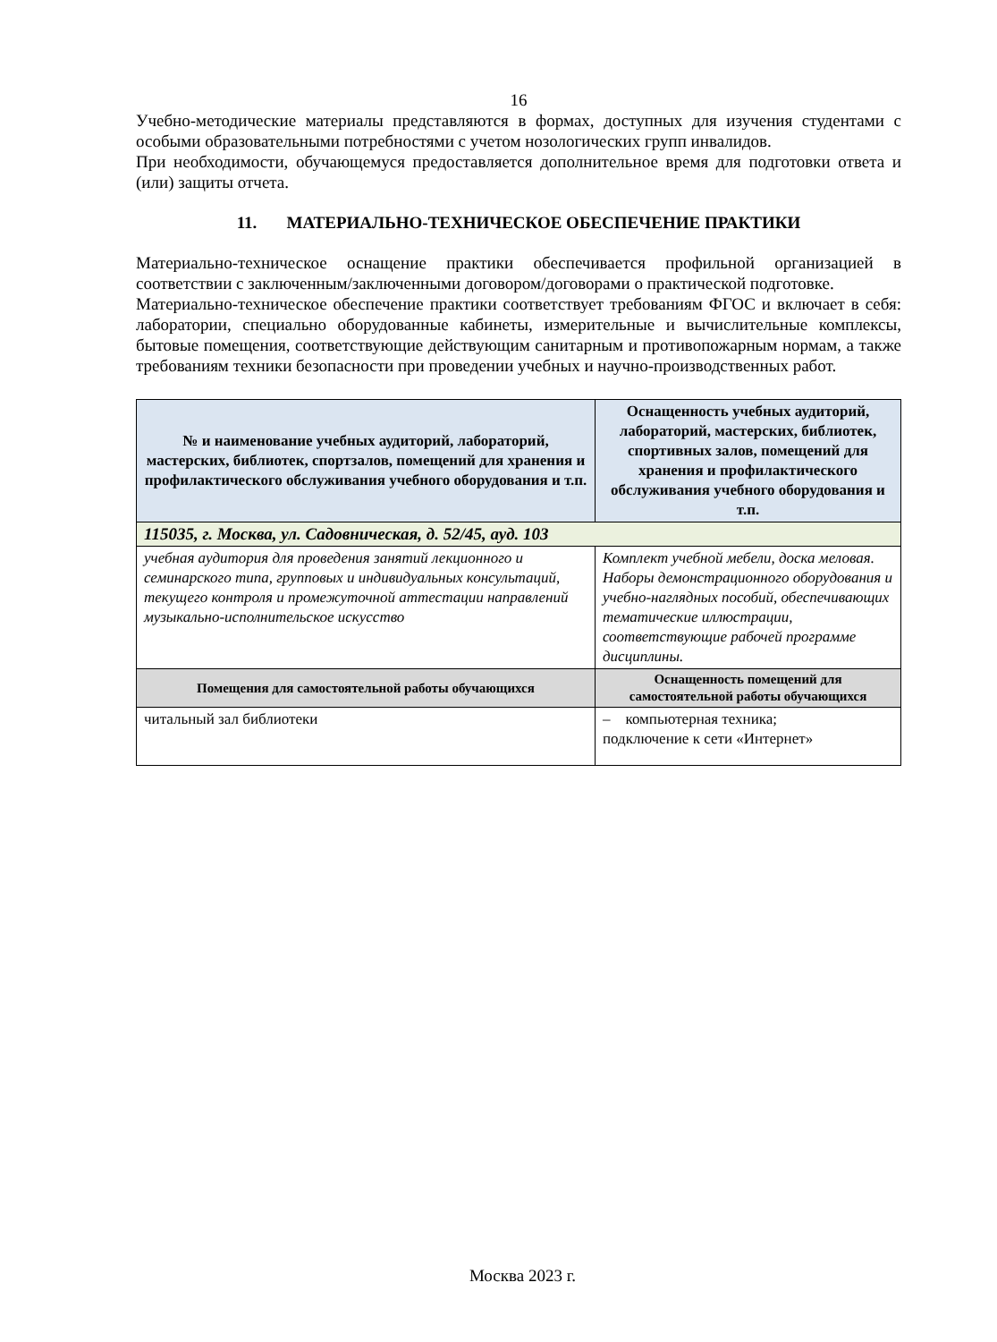16
Учебно-методические материалы представляются в формах, доступных для изучения студентами с особыми образовательными потребностями с учетом нозологических групп инвалидов.
При необходимости, обучающемуся предоставляется дополнительное время для подготовки ответа и (или) защиты отчета.
11. МАТЕРИАЛЬНО-ТЕХНИЧЕСКОЕ ОБЕСПЕЧЕНИЕ ПРАКТИКИ
Материально-техническое оснащение практики обеспечивается профильной организацией в соответствии с заключенным/заключенными договором/договорами о практической подготовке.
Материально-техническое обеспечение практики соответствует требованиям ФГОС и включает в себя: лаборатории, специально оборудованные кабинеты, измерительные и вычислительные комплексы, бытовые помещения, соответствующие действующим санитарным и противопожарным нормам, а также требованиям техники безопасности при проведении учебных и научно-производственных работ.
| № и наименование учебных аудиторий, лабораторий, мастерских, библиотек, спортзалов, помещений для хранения и профилактического обслуживания учебного оборудования и т.п. | Оснащенность учебных аудиторий, лабораторий, мастерских, библиотек, спортивных залов, помещений для хранения и профилактического обслуживания учебного оборудования и т.п. |
| --- | --- |
| 115035, г. Москва, ул. Садовническая, д. 52/45, ауд. 103 | |
| учебная аудитория для проведения занятий лекционного и семинарского типа, групповых и индивидуальных консультаций, текущего контроля и промежуточной аттестации направлений музыкально-исполнительское искусство | Комплект учебной мебели, доска меловая. Наборы демонстрационного оборудования и учебно-наглядных пособий, обеспечивающих тематические иллюстрации, соответствующие рабочей программе дисциплины. |
| Помещения для самостоятельной работы обучающихся | Оснащенность помещений для самостоятельной работы обучающихся |
| читальный зал библиотеки | – компьютерная техника; подключение к сети «Интернет» |
Москва 2023 г.